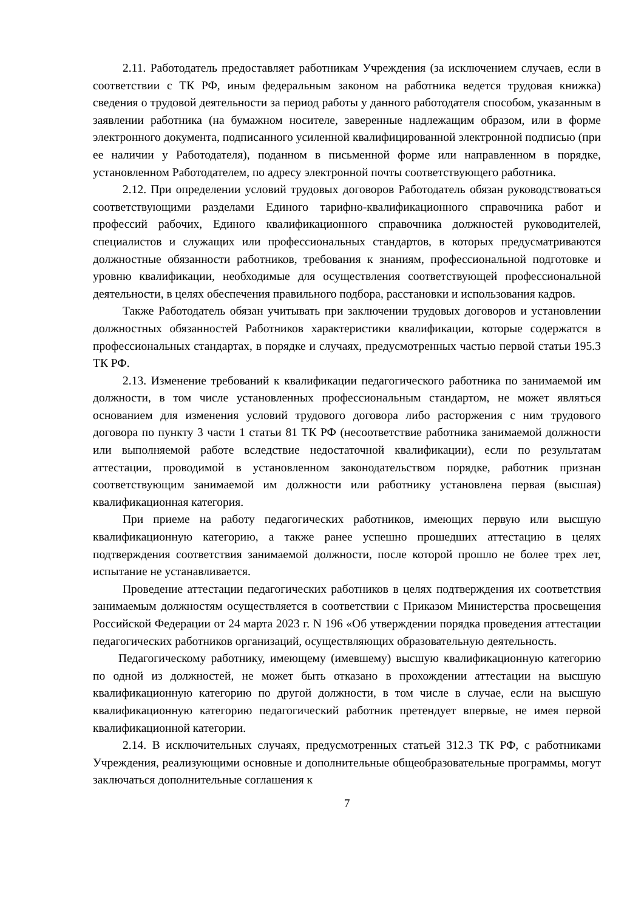2.11. Работодатель предоставляет работникам Учреждения (за исключением случаев, если в соответствии с ТК РФ, иным федеральным законом на работника ведется трудовая книжка) сведения о трудовой деятельности за период работы у данного работодателя способом, указанным в заявлении работника (на бумажном носителе, заверенные надлежащим образом, или в форме электронного документа, подписанного усиленной квалифицированной электронной подписью (при ее наличии у Работодателя), поданном в письменной форме или направленном в порядке, установленном Работодателем, по адресу электронной почты соответствующего работника.
2.12. При определении условий трудовых договоров Работодатель обязан руководствоваться соответствующими разделами Единого тарифно-квалификационного справочника работ и профессий рабочих, Единого квалификационного справочника должностей руководителей, специалистов и служащих или профессиональных стандартов, в которых предусматриваются должностные обязанности работников, требования к знаниям, профессиональной подготовке и уровню квалификации, необходимые для осуществления соответствующей профессиональной деятельности, в целях обеспечения правильного подбора, расстановки и использования кадров.
Также Работодатель обязан учитывать при заключении трудовых договоров и установлении должностных обязанностей Работников характеристики квалификации, которые содержатся в профессиональных стандартах, в порядке и случаях, предусмотренных частью первой статьи 195.3 ТК РФ.
2.13. Изменение требований к квалификации педагогического работника по занимаемой им должности, в том числе установленных профессиональным стандартом, не может являться основанием для изменения условий трудового договора либо расторжения с ним трудового договора по пункту 3 части 1 статьи 81 ТК РФ (несоответствие работника занимаемой должности или выполняемой работе вследствие недостаточной квалификации), если по результатам аттестации, проводимой в установленном законодательством порядке, работник признан соответствующим занимаемой им должности или работнику установлена первая (высшая) квалификационная категория.
При приеме на работу педагогических работников, имеющих первую или высшую квалификационную категорию, а также ранее успешно прошедших аттестацию в целях подтверждения соответствия занимаемой должности, после которой прошло не более трех лет, испытание не устанавливается.
Проведение аттестации педагогических работников в целях подтверждения их соответствия занимаемым должностям осуществляется в соответствии с Приказом Министерства просвещения Российской Федерации от 24 марта 2023 г. N 196 «Об утверждении порядка проведения аттестации педагогических работников организаций, осуществляющих образовательную деятельность.
Педагогическому работнику, имеющему (имевшему) высшую квалификационную категорию по одной из должностей, не может быть отказано в прохождении аттестации на высшую квалификационную категорию по другой должности, в том числе в случае, если на высшую квалификационную категорию педагогический работник претендует впервые, не имея первой квалификационной категории.
2.14. В исключительных случаях, предусмотренных статьей 312.3 ТК РФ, с работниками Учреждения, реализующими основные и дополнительные общеобразовательные программы, могут заключаться дополнительные соглашения к
7